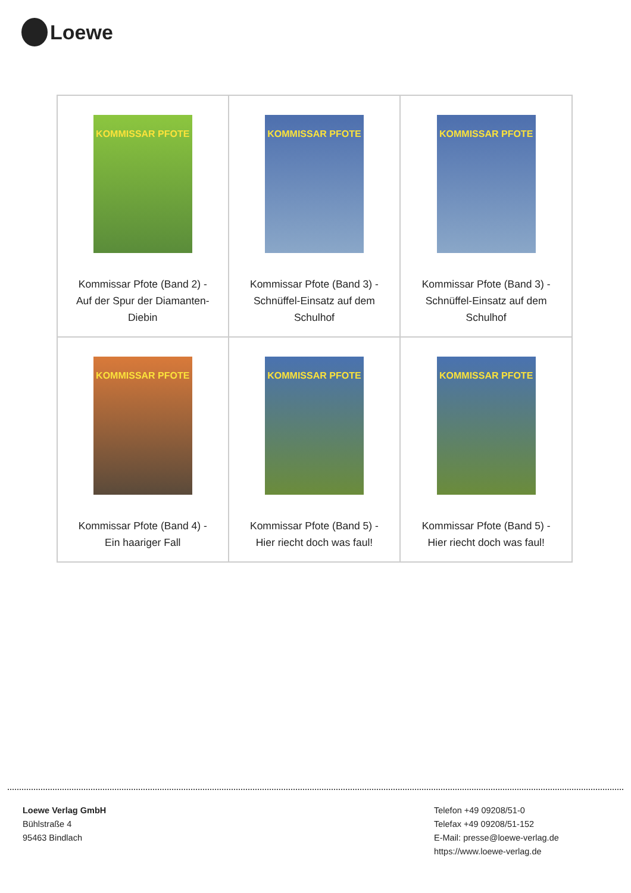Loewe
| KOMMISSAR PFOTE Kommissar Pfote (Band 2) - Auf der Spur der Diamanten-Diebin | KOMMISSAR PFOTE Kommissar Pfote (Band 3) - Schnüffel-Einsatz auf dem Schulhof | KOMMISSAR PFOTE Kommissar Pfote (Band 3) - Schnüffel-Einsatz auf dem Schulhof |
| KOMMISSAR PFOTE Kommissar Pfote (Band 4) - Ein haariger Fall | KOMMISSAR PFOTE Kommissar Pfote (Band 5) - Hier riecht doch was faul! | KOMMISSAR PFOTE Kommissar Pfote (Band 5) - Hier riecht doch was faul! |
Loewe Verlag GmbH
Bühlstraße 4
95463 Bindlach
Telefon +49 09208/51-0
Telefax +49 09208/51-152
E-Mail: presse@loewe-verlag.de
https://www.loewe-verlag.de